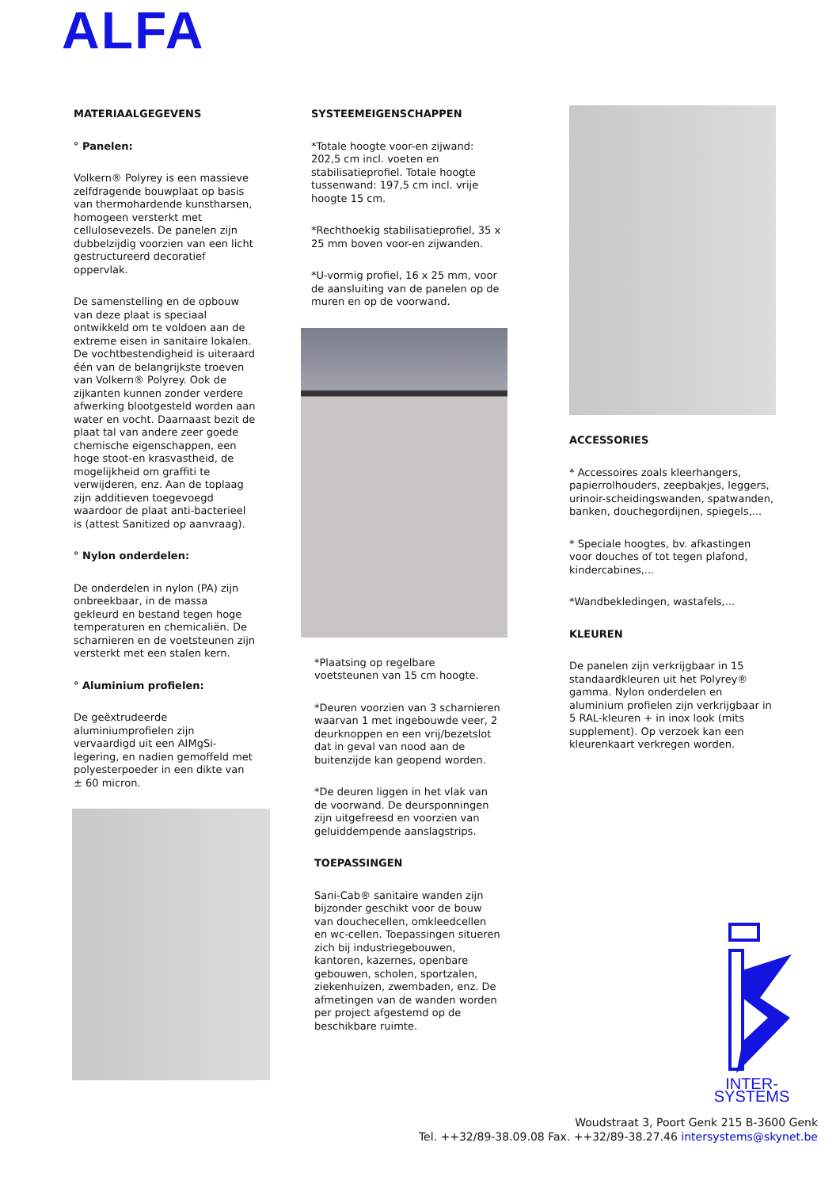ALFA
MATERIAALGEGEVENS
° Panelen:
Volkern® Polyrey is een massieve zelfdragende bouwplaat op basis van thermohardende kunstharsen, homogeen versterkt met cellulosevezels. De panelen zijn dubbelzijdig voorzien van een licht gestructureerd decoratief oppervlak.
De samenstelling en de opbouw van deze plaat is speciaal ontwikkeld om te voldoen aan de extreme eisen in sanitaire lokalen. De vochtbestendigheid is uiteraard één van de belangrijkste troeven van Volkern® Polyrey. Ook de zijkanten kunnen zonder verdere afwerking blootgesteld worden aan water en vocht. Daarnaast bezit de plaat tal van andere zeer goede chemische eigenschappen, een hoge stoot-en krasvastheid, de mogelijkheid om graffiti te verwijderen, enz. Aan de toplaag zijn additieven toegevoegd waardoor de plaat anti-bacterieel is (attest Sanitized op aanvraag).
° Nylon onderdelen:
De onderdelen in nylon (PA) zijn onbreekbaar, in de massa gekleurd en bestand tegen hoge temperaturen en chemicaliën. De scharnieren en de voetsteunen zijn versterkt met een stalen kern.
° Aluminium profielen:
De geëxtrudeerde aluminiumprofielen zijn vervaardigd uit een AIMgSi-legering, en nadien gemoffeld met polyesterpoeder in een dikte van ± 60 micron.
SYSTEEMEIGENSCHAPPEN
*Totale hoogte voor-en zijwand: 202,5 cm incl. voeten en stabilisatieprofiel. Totale hoogte tussenwand: 197,5 cm incl. vrije hoogte 15 cm.
*Rechthoekig stabilisatieprofiel, 35 x 25 mm boven voor-en zijwanden.
*U-vormig profiel, 16 x 25 mm, voor de aansluiting van de panelen op de muren en op de voorwand.
*Plaatsing op regelbare voetsteunen van 15 cm hoogte.
*Deuren voorzien van 3 scharnieren waarvan 1 met ingebouwde veer, 2 deurknoppen en een vrij/bezetslot dat in geval van nood aan de buitenzijde kan geopend worden.
*De deuren liggen in het vlak van de voorwand. De deursponningen zijn uitgefreesd en voorzien van geluiddempende aanslagstrips.
TOEPASSINGEN
Sani-Cab® sanitaire wanden zijn bijzonder geschikt voor de bouw van douchecellen, omkleedcellen en wc-cellen. Toepassingen situeren zich bij industriegebouwen, kantoren, kazernes, openbare gebouwen, scholen, sportzalen, ziekenhuizen, zwembaden, enz. De afmetingen van de wanden worden per project afgestemd op de beschikbare ruimte.
ACCESSORIES
* Accessoires zoals kleerhangers, papierrolhouders, zeepbakjes, leggers, urinoir-scheidingswanden, spatwanden, banken, douchegordijnen, spiegels,...
* Speciale hoogtes, bv. afkastingen voor douches of tot tegen plafond, kindercabines,...
*Wandbekledingen, wastafels,...
KLEUREN
De panelen zijn verkrijgbaar in 15 standaardkleuren uit het Polyrey® gamma. Nylon onderdelen en aluminium profielen zijn verkrijgbaar in 5 RAL-kleuren + in inox look (mits supplement). Op verzoek kan een kleurenkaart verkregen worden.
INTER-SYSTEMS
Woudstraat 3, Poort Genk 215 B-3600 Genk
Tel. ++32/89-38.09.08 Fax. ++32/89-38.27.46 intersystems@skynet.be